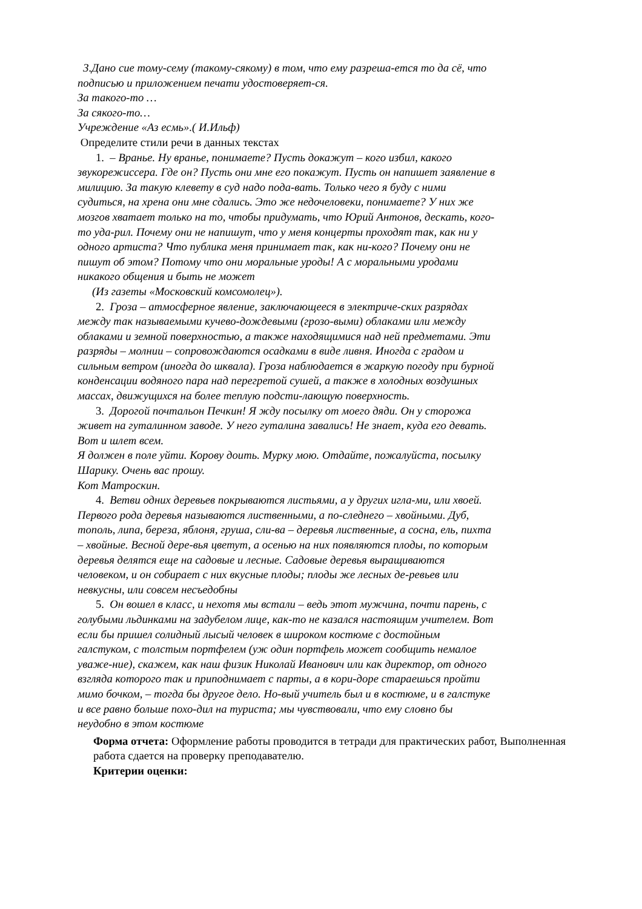3.Дано сие тому-сему (такому-сякому) в том, что ему разреша-ется то да сё, что подписью и приложением печати удостоверяет-ся.
За такого-то …
За сякого-то…
Учреждение «Аз есмь».( И.Ильф)
Определите стили речи в данных текстах
1. – Вранье. Ну вранье, понимаете? Пусть докажут – кого избил, какого звукорежиссера. Где он? Пусть они мне его покажут. Пусть он напишет заявление в милицию. За такую клевету в суд надо пода-вать. Только чего я буду с ними судиться, на хрена они мне сдались. Это же недочеловеки, понимаете? У них же мозгов хватает только на то, чтобы придумать, что Юрий Антонов, дескать, кого-то уда-рил. Почему они не напишут, что у меня концерты проходят так, как ни у одного артиста? Что публика меня принимает так, как ни-кого? Почему они не пишут об этом? Потому что они моральные уроды! А с моральными уродами никакого общения и быть не может
(Из газеты «Московский комсомолец»).
2. Гроза – атмосферное явление, заключающееся в электриче-ских разрядах между так называемыми кучево-дождевыми (грозо-выми) облаками или между облаками и земной поверхностью, а также находящимися над ней предметами. Эти разряды – молнии – сопровождаются осадками в виде ливня. Иногда с градом и сильным ветром (иногда до шквала). Гроза наблюдается в жаркую погоду при бурной конденсации водяного пара над перегретой сушей, а также в холодных воздушных массах, движущихся на более теплую подсти-лающую поверхность.
3. Дорогой почтальон Печкин! Я жду посылку от моего дяди. Он у сторожа живет на гуталинном заводе. У него гуталина завались! Не знает, куда его девать. Вот и шлет всем.
Я должен в поле уйти. Корову доить. Мурку мою. Отдайте, пожалуйста, посылку Шарику. Очень вас прошу.
Кот Матроскин.
4. Ветви одних деревьев покрываются листьями, а у других игла-ми, или хвоей. Первого рода деревья называются лиственными, а по-следнего – хвойными. Дуб, тополь, липа, береза, яблоня, груша, сли-ва – деревья лиственные, а сосна, ель, пихта – хвойные. Весной дере-вья цветут, а осенью на них появляются плоды, по которым деревья делятся еще на садовые и лесные. Садовые деревья выращиваются человеком, и он собирает с них вкусные плоды; плоды же лесных де-ревьев или невкусны, или совсем несъедобны
5. Он вошел в класс, и нехотя мы встали – ведь этот мужчина, почти парень, с голубыми льдинками на задубелом лице, как-то не казался настоящим учителем. Вот если бы пришел солидный лысый человек в широком костюме с достойным галстуком, с толстым портфелем (уж один портфель может сообщить немалое уваже-ние), скажем, как наш физик Николай Иванович или как директор, от одного взгляда которого так и приподнимает с парты, а в кори-доре стараешься пройти мимо бочком, – тогда бы другое дело. Но-вый учитель был и в костюме, и в галстуке и все равно больше похо-дил на туриста; мы чувствовали, что ему словно бы неудобно в этом костюме
Форма отчета: Оформление работы проводится в тетради для практических работ, Выполненная работа сдается на проверку преподавателю.
Критерии оценки: